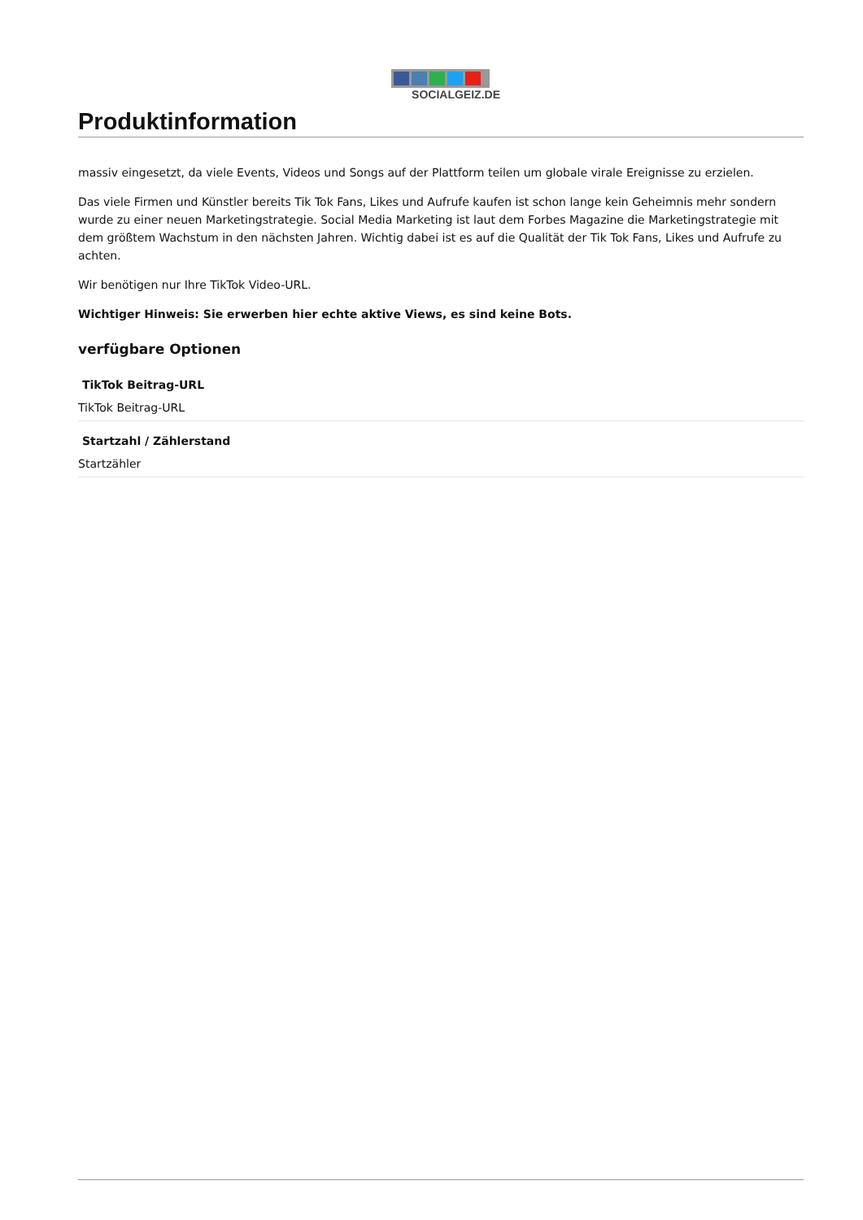SOCIALGEIZ.DE
Produktinformation
massiv eingesetzt, da viele Events, Videos und Songs auf der Plattform teilen um globale virale Ereignisse zu erzielen.
Das viele Firmen und Künstler bereits Tik Tok Fans, Likes und Aufrufe kaufen ist schon lange kein Geheimnis mehr sondern wurde zu einer neuen Marketingstrategie. Social Media Marketing ist laut dem Forbes Magazine die Marketingstrategie mit dem größtem Wachstum in den nächsten Jahren. Wichtig dabei ist es auf die Qualität der Tik Tok Fans, Likes und Aufrufe zu achten.
Wir benötigen nur Ihre TikTok Video-URL.
Wichtiger Hinweis: Sie erwerben hier echte aktive Views, es sind keine Bots.
verfügbare Optionen
TikTok Beitrag-URL
TikTok Beitrag-URL
Startzahl / Zählerstand
Startzähler